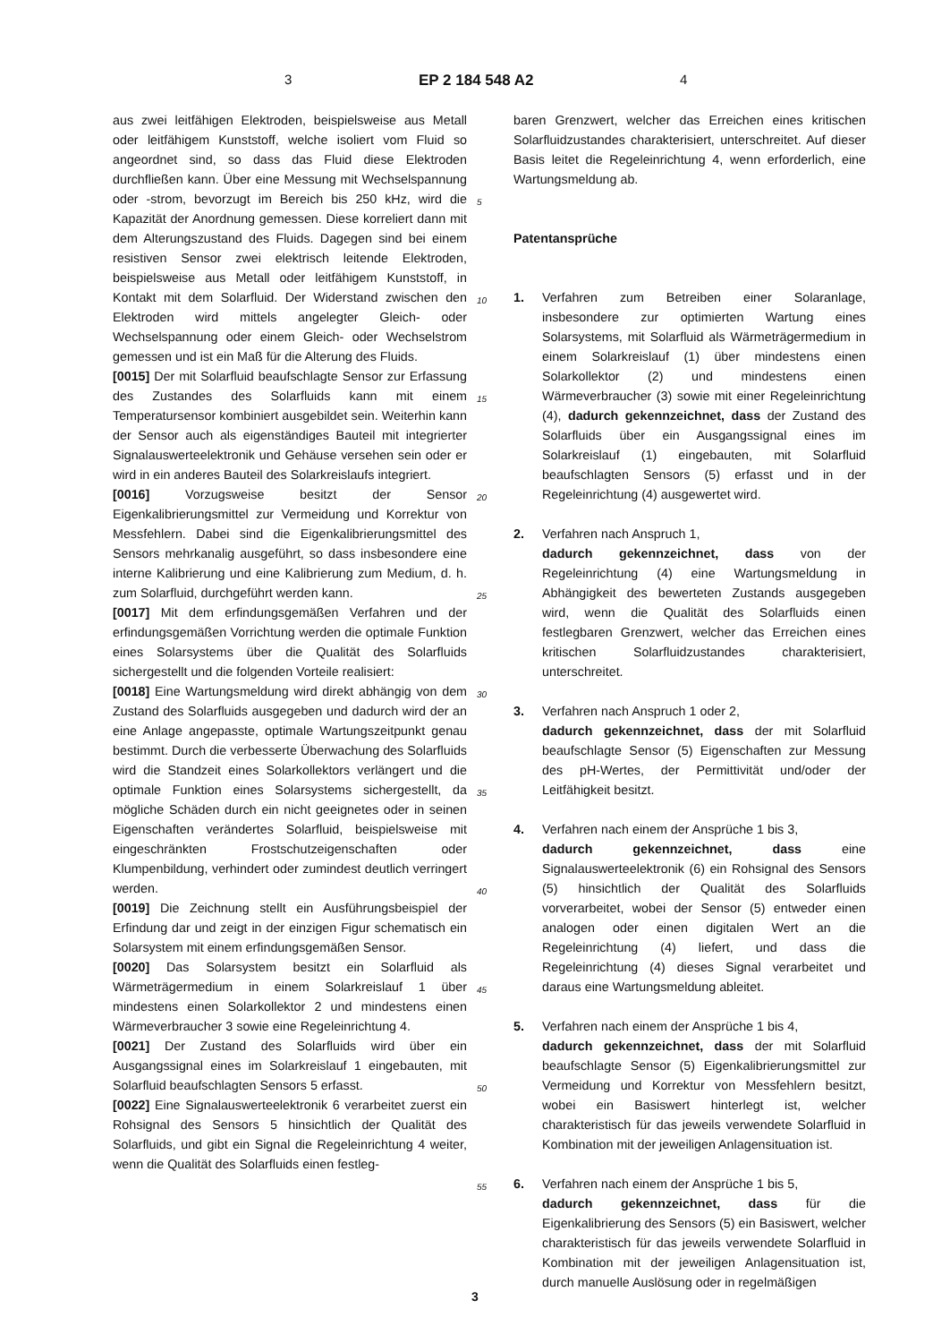3 EP 2 184 548 A2 4
aus zwei leitfähigen Elektroden, beispielsweise aus Metall oder leitfähigem Kunststoff, welche isoliert vom Fluid so angeordnet sind, so dass das Fluid diese Elektroden durchfließen kann. Über eine Messung mit Wechselspannung oder -strom, bevorzugt im Bereich bis 250 kHz, wird die Kapazität der Anordnung gemessen. Diese korreliert dann mit dem Alterungszustand des Fluids. Dagegen sind bei einem resistiven Sensor zwei elektrisch leitende Elektroden, beispielsweise aus Metall oder leitfähigem Kunststoff, in Kontakt mit dem Solarfluid. Der Widerstand zwischen den Elektroden wird mittels angelegter Gleich- oder Wechselspannung oder einem Gleich- oder Wechselstrom gemessen und ist ein Maß für die Alterung des Fluids.
[0015] Der mit Solarfluid beaufschlagte Sensor zur Erfassung des Zustandes des Solarfluids kann mit einem Temperatursensor kombiniert ausgebildet sein. Weiterhin kann der Sensor auch als eigenständiges Bauteil mit integrierter Signalauswerteelektronik und Gehäuse versehen sein oder er wird in ein anderes Bauteil des Solarkreislaufs integriert.
[0016] Vorzugsweise besitzt der Sensor Eigenkalibrierungsmittel zur Vermeidung und Korrektur von Messfehlern. Dabei sind die Eigenkalibrierungsmittel des Sensors mehrkanalig ausgeführt, so dass insbesondere eine interne Kalibrierung und eine Kalibrierung zum Medium, d. h. zum Solarfluid, durchgeführt werden kann.
[0017] Mit dem erfindungsgemäßen Verfahren und der erfindungsgemäßen Vorrichtung werden die optimale Funktion eines Solarsystems über die Qualität des Solarfluids sichergestellt und die folgenden Vorteile realisiert:
[0018] Eine Wartungsmeldung wird direkt abhängig von dem Zustand des Solarfluids ausgegeben und dadurch wird der an eine Anlage angepasste, optimale Wartungszeitpunkt genau bestimmt. Durch die verbesserte Überwachung des Solarfluids wird die Standzeit eines Solarkollektors verlängert und die optimale Funktion eines Solarsystems sichergestellt, da mögliche Schäden durch ein nicht geeignetes oder in seinen Eigenschaften verändertes Solarfluid, beispielsweise mit eingeschränkten Frostschutzeigenschaften oder Klumpenbildung, verhindert oder zumindest deutlich verringert werden.
[0019] Die Zeichnung stellt ein Ausführungsbeispiel der Erfindung dar und zeigt in der einzigen Figur schematisch ein Solarsystem mit einem erfindungsgemäßen Sensor.
[0020] Das Solarsystem besitzt ein Solarfluid als Wärmeträgermedium in einem Solarkreislauf 1 über mindestens einen Solarkollektor 2 und mindestens einen Wärmeverbraucher 3 sowie eine Regeleinrichtung 4.
[0021] Der Zustand des Solarfluids wird über ein Ausgangssignal eines im Solarkreislauf 1 eingebauten, mit Solarfluid beaufschlagten Sensors 5 erfasst.
[0022] Eine Signalauswerteelektronik 6 verarbeitet zuerst ein Rohsignal des Sensors 5 hinsichtlich der Qualität des Solarfluids, und gibt ein Signal die Regeleinrichtung 4 weiter, wenn die Qualität des Solarfluids einen festleg-
5
10
15
20
25
30
35
40
45
50
55
baren Grenzwert, welcher das Erreichen eines kritischen Solarfluidzustandes charakterisiert, unterschreitet. Auf dieser Basis leitet die Regeleinrichtung 4, wenn erforderlich, eine Wartungsmeldung ab.
Patentansprüche
1. Verfahren zum Betreiben einer Solaranlage, insbesondere zur optimierten Wartung eines Solarsystems, mit Solarfluid als Wärmeträgermedium in einem Solarkreislauf (1) über mindestens einen Solarkollektor (2) und mindestens einen Wärmeverbraucher (3) sowie mit einer Regeleinrichtung (4), dadurch gekennzeichnet, dass der Zustand des Solarfluids über ein Ausgangssignal eines im Solarkreislauf (1) eingebauten, mit Solarfluid beaufschlagten Sensors (5) erfasst und in der Regeleinrichtung (4) ausgewertet wird.
2. Verfahren nach Anspruch 1,
dadurch gekennzeichnet, dass von der Regeleinrichtung (4) eine Wartungsmeldung in Abhängigkeit des bewerteten Zustands ausgegeben wird, wenn die Qualität des Solarfluids einen festlegbaren Grenzwert, welcher das Erreichen eines kritischen Solarfluidzustandes charakterisiert, unterschreitet.
3. Verfahren nach Anspruch 1 oder 2,
dadurch gekennzeichnet, dass der mit Solarfluid beaufschlagte Sensor (5) Eigenschaften zur Messung des pH-Wertes, der Permittivität und/oder der Leitfähigkeit besitzt.
4. Verfahren nach einem der Ansprüche 1 bis 3,
dadurch gekennzeichnet, dass eine Signalauswerteelektronik (6) ein Rohsignal des Sensors (5) hinsichtlich der Qualität des Solarfluids vorverarbeitet, wobei der Sensor (5) entweder einen analogen oder einen digitalen Wert an die Regeleinrichtung (4) liefert, und dass die Regeleinrichtung (4) dieses Signal verarbeitet und daraus eine Wartungsmeldung ableitet.
5. Verfahren nach einem der Ansprüche 1 bis 4,
dadurch gekennzeichnet, dass der mit Solarfluid beaufschlagte Sensor (5) Eigenkalibrierungsmittel zur Vermeidung und Korrektur von Messfehlern besitzt, wobei ein Basiswert hinterlegt ist, welcher charakteristisch für das jeweils verwendete Solarfluid in Kombination mit der jeweiligen Anlagensituation ist.
6. Verfahren nach einem der Ansprüche 1 bis 5,
dadurch gekennzeichnet, dass für die Eigenkalibrierung des Sensors (5) ein Basiswert, welcher charakteristisch für das jeweils verwendete Solarfluid in Kombination mit der jeweiligen Anlagensituation ist, durch manuelle Auslösung oder in regelmäßigen
3